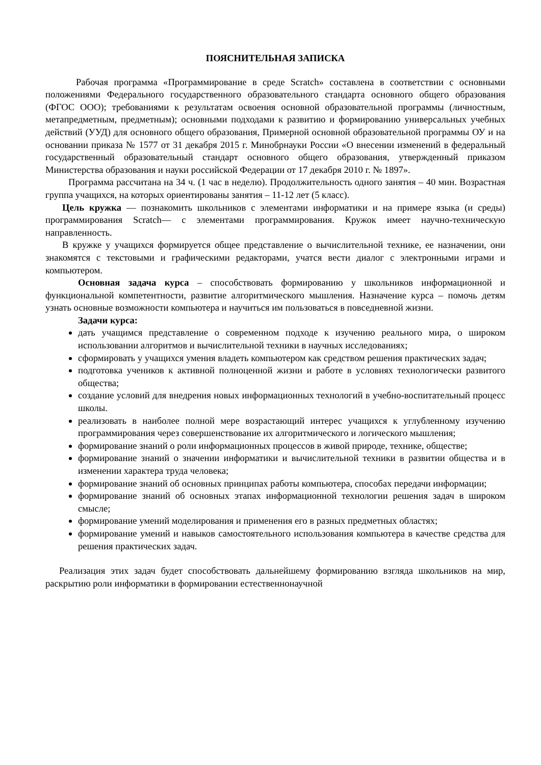ПОЯСНИТЕЛЬНАЯ ЗАПИСКА
Рабочая программа «Программирование в среде Scratch» составлена в соответствии с основными положениями Федерального государственного образовательного стандарта основного общего образования (ФГОС ООО); требованиями к результатам освоения основной образовательной программы (личностным, метапредметным, предметным); основными подходами к развитию и формированию универсальных учебных действий (УУД) для основного общего образования, Примерной основной образовательной программы ОУ и на основании приказа № 1577 от 31 декабря 2015 г. Минобрнауки России «О внесении изменений в федеральный государственный образовательный стандарт основного общего образования, утвержденный приказом Министерства образования и науки российской Федерации от 17 декабря 2010 г. № 1897».
Программа рассчитана на 34 ч. (1 час в неделю). Продолжительность одного занятия – 40 мин. Возрастная группа учащихся, на которых ориентированы занятия – 11-12 лет (5 класс).
Цель кружка — познакомить школьников с элементами информатики и на примере языка (и среды) программирования Scratch— с элементами программирования. Кружок имеет научно-техническую направленность.
В кружке у учащихся формируется общее представление о вычислительной технике, ее назначении, они знакомятся с текстовыми и графическими редакторами, учатся вести диалог с электронными играми и компьютером.
Основная задача курса – способствовать формированию у школьников информационной и функциональной компетентности, развитие алгоритмического мышления. Назначение курса – помочь детям узнать основные возможности компьютера и научиться им пользоваться в повседневной жизни.
Задачи курса:
дать учащимся представление о современном подходе к изучению реального мира, о широком использовании алгоритмов и вычислительной техники в научных исследованиях;
сформировать у учащихся умения владеть компьютером как средством решения практических задач;
подготовка учеников к активной полноценной жизни и работе в условиях технологически развитого общества;
создание условий для внедрения новых информационных технологий в учебно-воспитательный процесс школы.
реализовать в наиболее полной мере возрастающий интерес учащихся к углубленному изучению программирования через совершенствование их алгоритмического и логического мышления;
формирование знаний о роли информационных процессов в живой природе, технике, обществе;
формирование знаний о значении информатики и вычислительной техники в развитии общества и в изменении характера труда человека;
формирование знаний об основных принципах работы компьютера, способах передачи информации;
формирование знаний об основных этапах информационной технологии решения задач в широком смысле;
формирование умений моделирования и применения его в разных предметных областях;
формирование умений и навыков самостоятельного использования компьютера в качестве средства для решения практических задач.
Реализация этих задач будет способствовать дальнейшему формированию взгляда школьников на мир, раскрытию роли информатики в формировании естественнонаучной